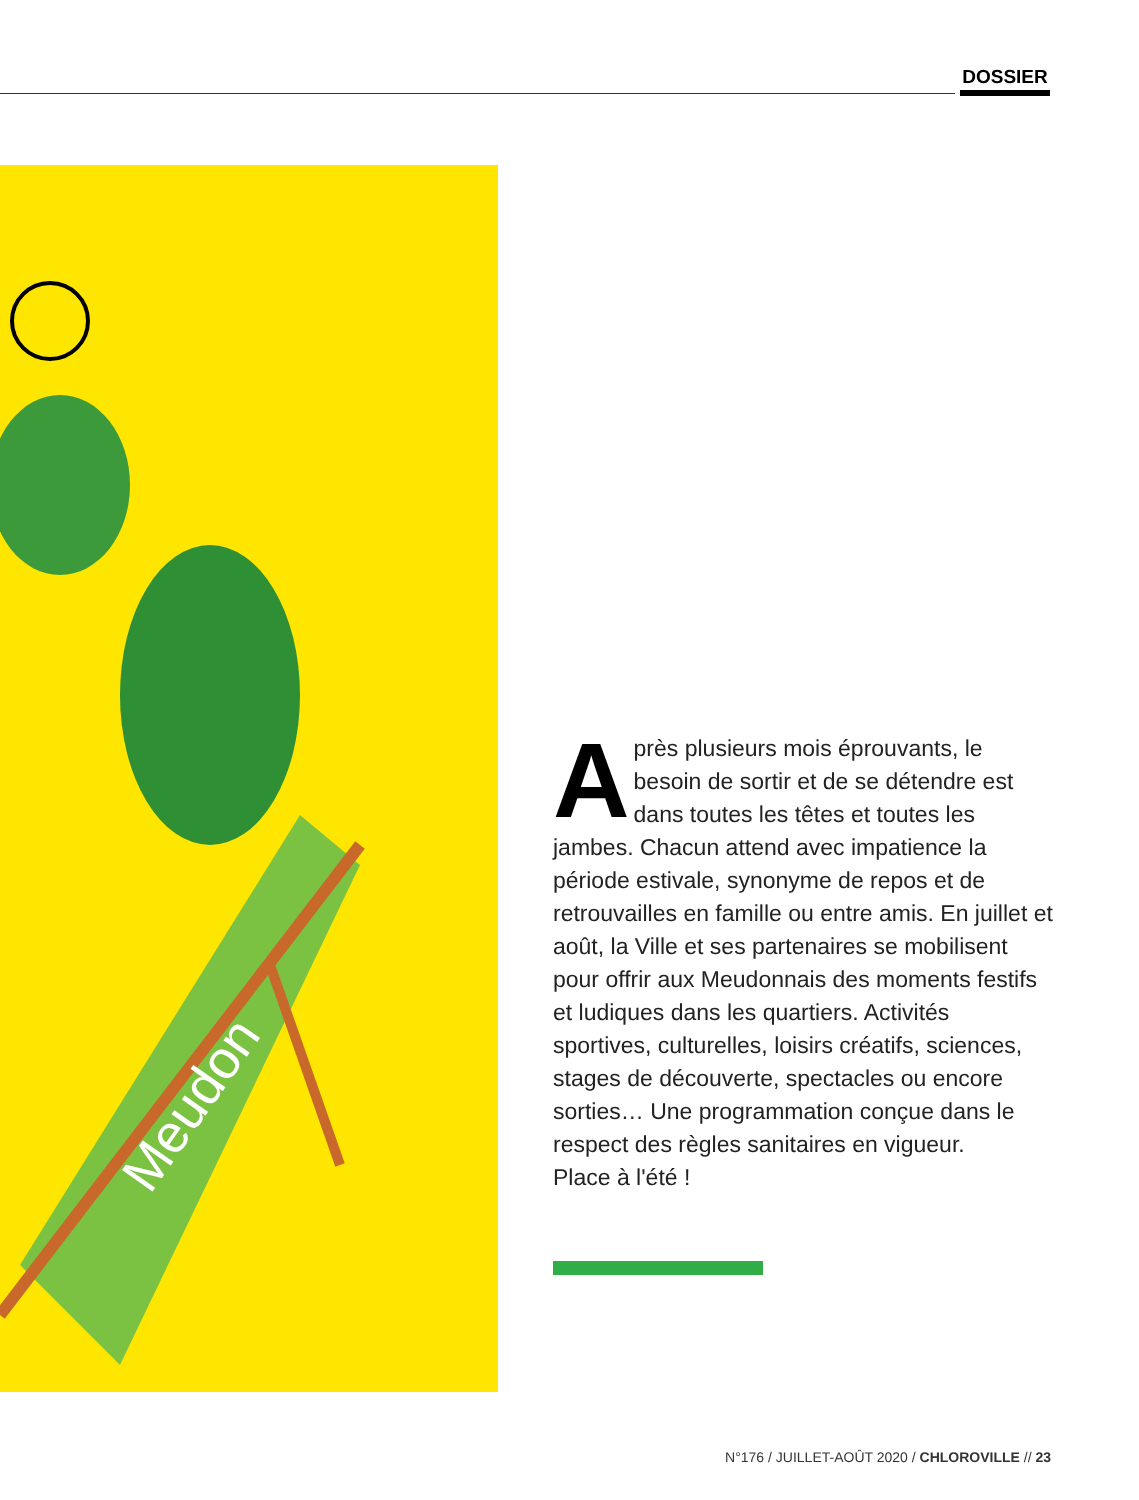DOSSIER
Meudon
Après plusieurs mois éprouvants, le besoin de sortir et de se détendre est dans toutes les têtes et toutes les jambes. Chacun attend avec impatience la période estivale, synonyme de repos et de retrouvailles en famille ou entre amis. En juillet et août, la Ville et ses partenaires se mobilisent pour offrir aux Meudonnais des moments festifs et ludiques dans les quartiers. Activités sportives, culturelles, loisirs créatifs, sciences, stages de découverte, spectacles ou encore sorties… Une programmation conçue dans le respect des règles sanitaires en vigueur.
Place à l'été !
N°176 / JUILLET-AOÛT 2020 / CHLOROVILLE // 23